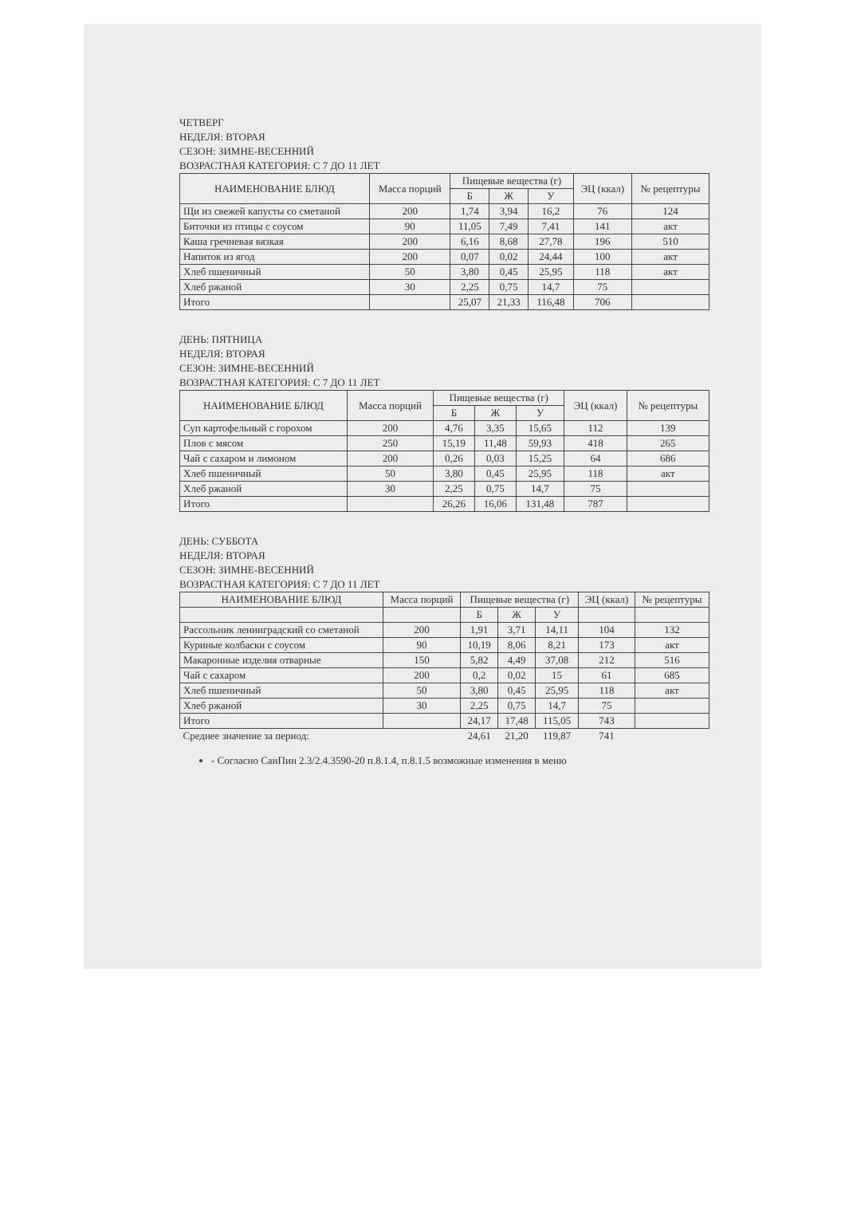ЧЕТВЕРГ
НЕДЕЛЯ: ВТОРАЯ
СЕЗОН: ЗИМНЕ-ВЕСЕННИЙ
ВОЗРАСТНАЯ КАТЕГОРИЯ: С 7 ДО 11 ЛЕТ
| НАИМЕНОВАНИЕ БЛЮД | Масса порций | Пищевые вещества (г) | | | ЭЦ (ккал) | № рецептуры |
| --- | --- | --- | --- | --- | --- | --- |
| | | Б | Ж | У | | |
| Щи из свежей капусты со сметаной | 200 | 1,74 | 3,94 | 16,2 | 76 | 124 |
| Биточки из птицы с соусом | 90 | 11,05 | 7,49 | 7,41 | 141 | акт |
| Каша гречневая вязкая | 200 | 6,16 | 8,68 | 27,78 | 196 | 510 |
| Напиток из ягод | 200 | 0,07 | 0,02 | 24,44 | 100 | акт |
| Хлеб пшеничный | 50 | 3,80 | 0,45 | 25,95 | 118 | акт |
| Хлеб ржаной | 30 | 2,25 | 0,75 | 14,7 | 75 | |
| Итого | | 25,07 | 21,33 | 116,48 | 706 | |
ДЕНЬ: ПЯТНИЦА
НЕДЕЛЯ: ВТОРАЯ
СЕЗОН: ЗИМНЕ-ВЕСЕННИЙ
ВОЗРАСТНАЯ КАТЕГОРИЯ: С 7 ДО 11 ЛЕТ
| НАИМЕНОВАНИЕ БЛЮД | Масса порций | Пищевые вещества (г) | | | ЭЦ (ккал) | № рецептуры |
| --- | --- | --- | --- | --- | --- | --- |
| | | Б | Ж | У | | |
| Суп картофельный с горохом | 200 | 4,76 | 3,35 | 15,65 | 112 | 139 |
| Плов с мясом | 250 | 15,19 | 11,48 | 59,93 | 418 | 265 |
| Чай с сахаром и лимоном | 200 | 0,26 | 0,03 | 15,25 | 64 | 686 |
| Хлеб пшеничный | 50 | 3,80 | 0,45 | 25,95 | 118 | акт |
| Хлеб ржаной | 30 | 2,25 | 0,75 | 14,7 | 75 | |
| Итого | | 26,26 | 16,06 | 131,48 | 787 | |
ДЕНЬ: СУББОТА
НЕДЕЛЯ: ВТОРАЯ
СЕЗОН: ЗИМНЕ-ВЕСЕННИЙ
ВОЗРАСТНАЯ КАТЕГОРИЯ: С 7 ДО 11 ЛЕТ
| НАИМЕНОВАНИЕ БЛЮД | Масса порций | Пищевые вещества (г) | | | ЭЦ (ккал) | № рецептуры |
| --- | --- | --- | --- | --- | --- | --- |
| | | Б | Ж | У | | |
| Рассольник ленинградский со сметаной | 200 | 1,91 | 3,71 | 14,11 | 104 | 132 |
| Куриные колбаски с соусом | 90 | 10,19 | 8,06 | 8,21 | 173 | акт |
| Макаронные изделия отварные | 150 | 5,82 | 4,49 | 37,08 | 212 | 516 |
| Чай с сахаром | 200 | 0,2 | 0,02 | 15 | 61 | 685 |
| Хлеб пшеничный | 50 | 3,80 | 0,45 | 25,95 | 118 | акт |
| Хлеб ржаной | 30 | 2,25 | 0,75 | 14,7 | 75 | |
| Итого | | 24,17 | 17,48 | 115,05 | 743 | |
| Среднее значение за период: | | 24,61 | 21,20 | 119,87 | 741 | |
- Согласно СанПин 2.3/2.4.3590-20 п.8.1.4, п.8.1.5 возможные изменения в меню